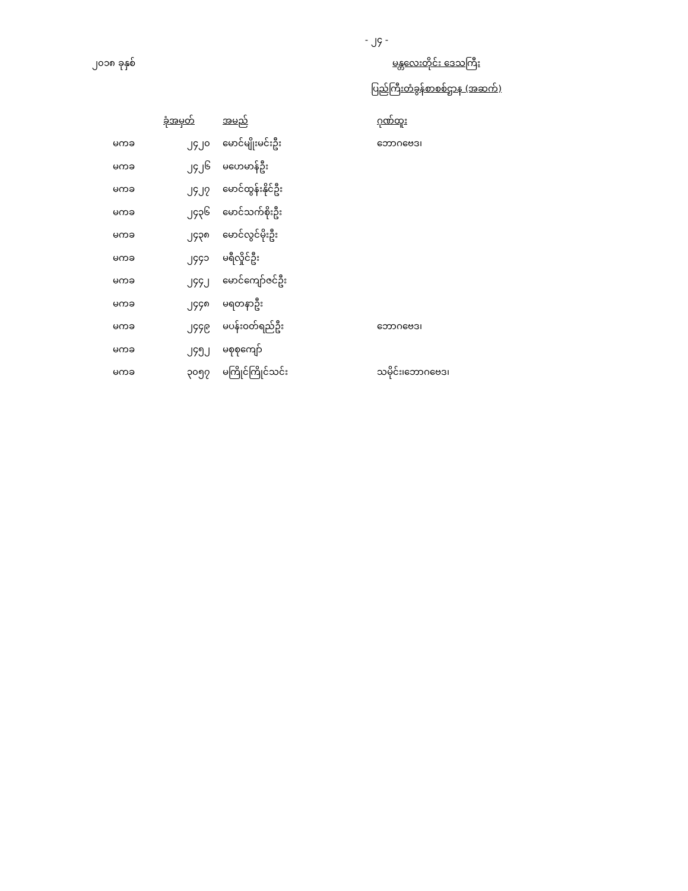- ၂၄ -
၂၀၁၈ ခုနှစ် မန္တလေးတိုင်း ဒေသကြီး
ပြည်ကြီးတံခွန်စာစစ်ဌာန (အဆက်)
| | ခုံအမှတ် | | အမည် | ဂုဏ်ထူး |
| --- | --- | --- | --- | --- |
| မကခ | | ၂၄၂၀ | မောင်မျိုးမင်းဦး | ဘောဂဗေဒ၊ |
| မကခ | | ၂၄၂၆ | မဟေမာန်ဦး | |
| မကခ | | ၂၄၂၇ | မောင်ထွန်းနိုင်ဦး | |
| မကခ | | ၂၄၃၆ | မောင်သက်စိုးဦး | |
| မကခ | | ၂၄၃၈ | မောင်လွင်မိုးဦး | |
| မကခ | | ၂၄၄၁ | မရီလှိုင်ဦး | |
| မကခ | | ၂၄၄၂ | မောင်ကျော်ဇင်ဦး | |
| မကခ | | ၂၄၄၈ | မရတနာဦး | |
| မကခ | | ၂၄၄၉ | မပန်းဝတ်ရည်ဦး | ဘောဂဗေဒ၊ |
| မကခ | | ၂၄၅၂ | မစုစုကျော် | |
| မကခ | | ၃၀၅၇ | မကြိုင်ကြိုင်သင်း | သမိုင်း၊ဘောဂဗေဒ၊ |